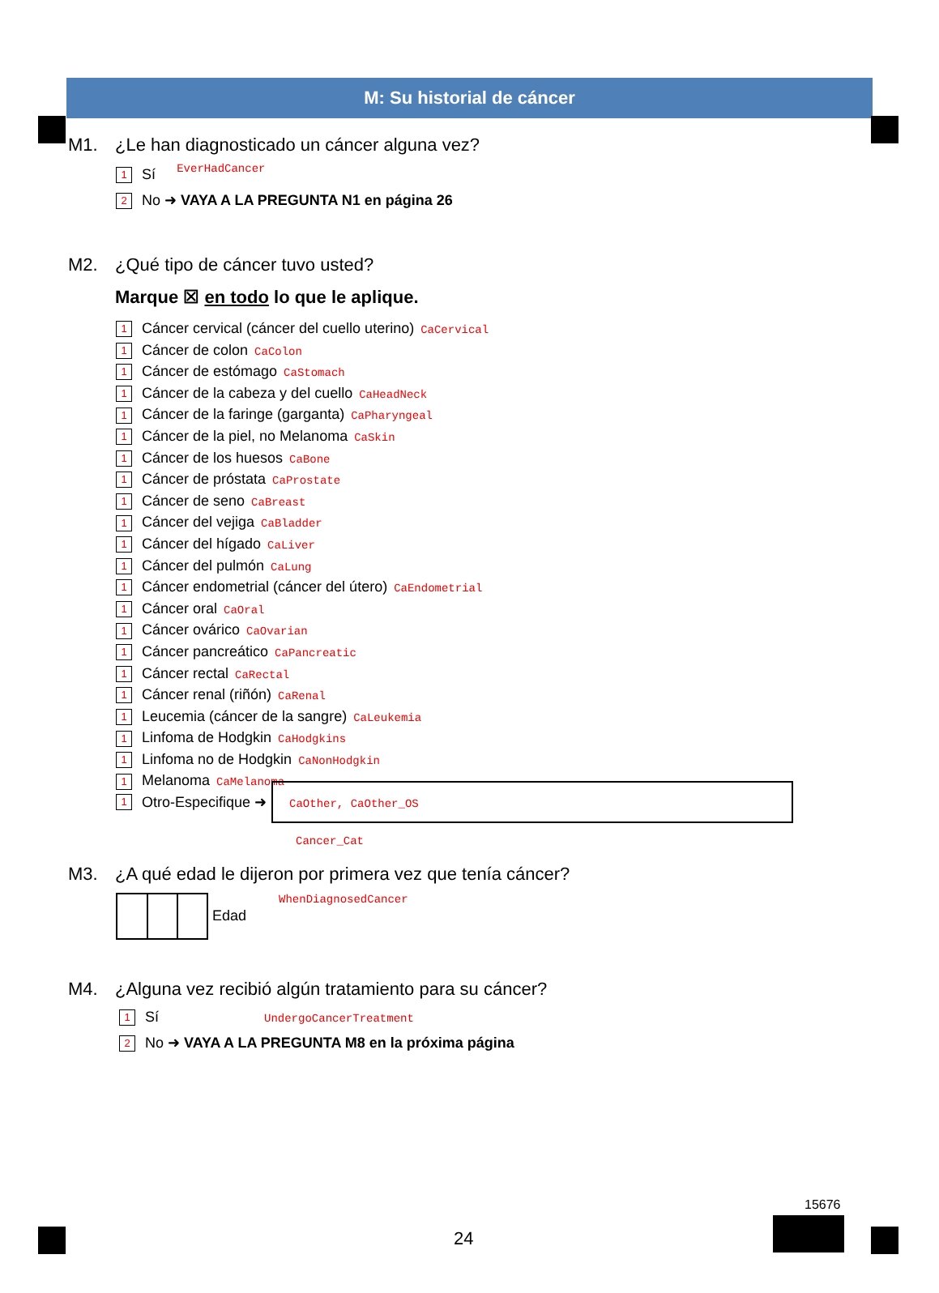M: Su historial de cáncer
M1. ¿Le han diagnosticado un cáncer alguna vez? EverHadCancer
1 Sí
2 No ➜ VAYA A LA PREGUNTA N1 en página 26
M2. ¿Qué tipo de cáncer tuvo usted?
Marque ☒ en todo lo que le aplique.
1 Cáncer cervical (cáncer del cuello uterino) CaCervical
1 Cáncer de colon CaColon
1 Cáncer de estómago CaStomach
1 Cáncer de la cabeza y del cuello CaHeadNeck
1 Cáncer de la faringe (garganta) CaPharyngeal
1 Cáncer de la piel, no Melanoma CaSkin
1 Cáncer de los huesos CaBone
1 Cáncer de próstata CaProstate
1 Cáncer de seno CaBreast
1 Cáncer del vejiga CaBladder
1 Cáncer del hígado CaLiver
1 Cáncer del pulmón CaLung
1 Cáncer endometrial (cáncer del útero) CaEndometrial
1 Cáncer oral CaOral
1 Cáncer ovárico CaOvarian
1 Cáncer pancreático CaPancreatic
1 Cáncer rectal CaRectal
1 Cáncer renal (riñón) CaRenal
1 Leucemia (cáncer de la sangre) CaLeukemia
1 Linfoma de Hodgkin CaHodgkins
1 Linfoma no de Hodgkin CaNonHodgkin
1 Melanoma CaMelanoma
1 Otro-Especifique ➜ CaOther, CaOther_OS
Cancer_Cat
M3. ¿A qué edad le dijeron por primera vez que tenía cáncer?
Edad WhenDiagnosedCancer
M4. ¿Alguna vez recibió algún tratamiento para su cáncer?
1 Sí UndergoCancerTreatment
2 No ➜ VAYA A LA PREGUNTA M8 en la próxima página
24
15676